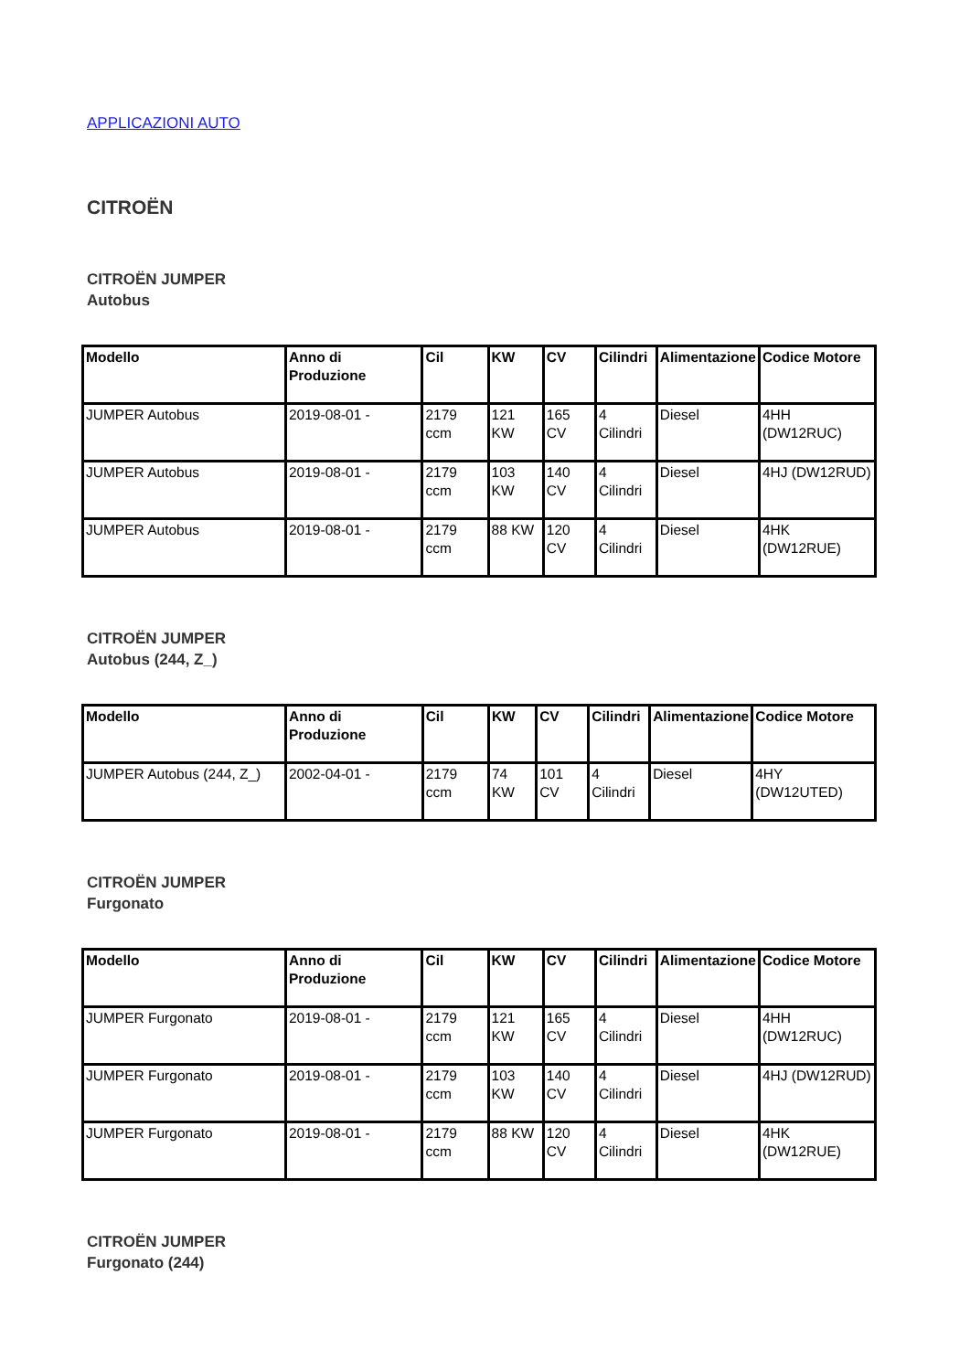APPLICAZIONI AUTO
CITROËN
CITROËN JUMPER
Autobus
| Modello | Anno di Produzione | Cil | KW | CV | Cilindri | Alimentazione | Codice Motore |
| --- | --- | --- | --- | --- | --- | --- | --- |
| JUMPER Autobus | 2019-08-01 - | 2179 ccm | 121 KW | 165 CV | 4 Cilindri | Diesel | 4HH (DW12RUC) |
| JUMPER Autobus | 2019-08-01 - | 2179 ccm | 103 KW | 140 CV | 4 Cilindri | Diesel | 4HJ (DW12RUD) |
| JUMPER Autobus | 2019-08-01 - | 2179 ccm | 88 KW | 120 CV | 4 Cilindri | Diesel | 4HK (DW12RUE) |
CITROËN JUMPER
Autobus (244, Z_)
| Modello | Anno di Produzione | Cil | KW | CV | Cilindri | Alimentazione | Codice Motore |
| --- | --- | --- | --- | --- | --- | --- | --- |
| JUMPER Autobus (244, Z_) | 2002-04-01 - | 2179 ccm | 74 KW | 101 CV | 4 Cilindri | Diesel | 4HY (DW12UTED) |
CITROËN JUMPER
Furgonato
| Modello | Anno di Produzione | Cil | KW | CV | Cilindri | Alimentazione | Codice Motore |
| --- | --- | --- | --- | --- | --- | --- | --- |
| JUMPER Furgonato | 2019-08-01 - | 2179 ccm | 121 KW | 165 CV | 4 Cilindri | Diesel | 4HH (DW12RUC) |
| JUMPER Furgonato | 2019-08-01 - | 2179 ccm | 103 KW | 140 CV | 4 Cilindri | Diesel | 4HJ (DW12RUD) |
| JUMPER Furgonato | 2019-08-01 - | 2179 ccm | 88 KW | 120 CV | 4 Cilindri | Diesel | 4HK (DW12RUE) |
CITROËN JUMPER
Furgonato (244)